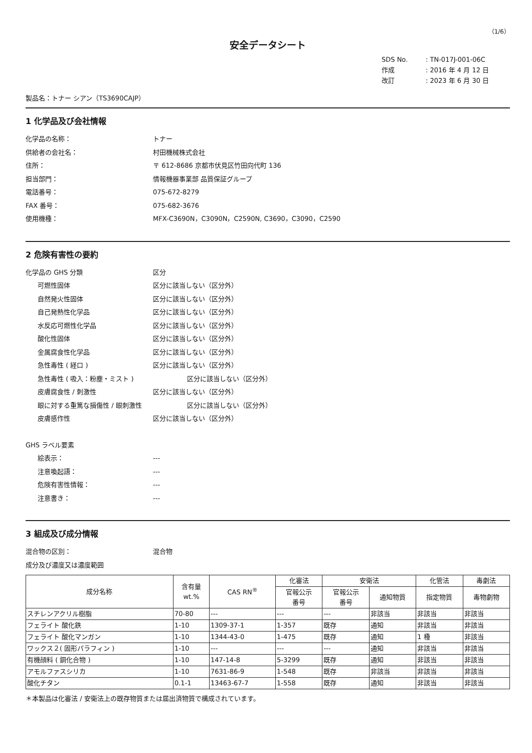（1/6）
安全データシート
SDS No.: TN-017J-001-06C
作成: 2016 年 4 月 12 日
改訂: 2023 年 6 月 30 日
製品名：トナー シアン（TS3690CAJP）
1 化学品及び会社情報
化学品の名称： トナー
供給者の会社名： 村田機械株式会社
住所： 〒 612-8686 京都市伏見区竹田向代町 136
担当部門： 情報機器事業部 品質保証グループ
電話番号： 075-672-8279
FAX 番号： 075-682-3676
使用機種： MFX-C3690N，C3090N，C2590N, C3690，C3090，C2590
2 危険有害性の要約
化学品の GHS 分類 区分
可燃性固体 区分に該当しない（区分外）
自然発火性固体 区分に該当しない（区分外）
自己発熱性化学品 区分に該当しない（区分外）
水反応可燃性化学品 区分に該当しない（区分外）
酸化性固体 区分に該当しない（区分外）
金属腐食性化学品 区分に該当しない（区分外）
急性毒性 ( 経口 ) 区分に該当しない（区分外）
急性毒性 ( 吸入：粉塵・ミスト ) 区分に該当しない（区分外）
皮膚腐食性 / 刺激性 区分に該当しない（区分外）
眼に対する重篤な損傷性 / 眼刺激性 区分に該当しない（区分外）
皮膚感作性 区分に該当しない（区分外）
GHS ラベル要素
絵表示： ---
注意喚起語： ---
危険有害性情報： ---
注意書き： ---
3 組成及び成分情報
混合物の区別： 混合物
成分及び濃度又は濃度範囲
| 成分名称 | 含有量 wt.% | CAS RN<sup>®</sup> | 化審法 | 安衛法 | | 化管法 | 毒劇法 |
| --- | --- | --- | --- | --- | --- | --- | --- |
| | | | 官報公示 番号 | 官報公示 番号 | 通知物質 | 指定物質 | 毒物劇物 |
| スチレンアクリル樹脂 | 70-80 | --- | --- | --- | 非該当 | 非該当 | 非該当 |
| フェライト 酸化鉄 | 1-10 | 1309-37-1 | 1-357 | 既存 | 通知 | 非該当 | 非該当 |
| フェライト 酸化マンガン | 1-10 | 1344-43-0 | 1-475 | 既存 | 通知 | 1 種 | 非該当 |
| ワックス２( 固形パラフィン ) | 1-10 | --- | --- | --- | 通知 | 非該当 | 非該当 |
| 有機顔料 ( 銅化合物 ) | 1-10 | 147-14-8 | 5-3299 | 既存 | 通知 | 非該当 | 非該当 |
| アモルファスシリカ | 1-10 | 7631-86-9 | 1-548 | 既存 | 非該当 | 非該当 | 非該当 |
| 酸化チタン | 0.1-1 | 13463-67-7 | 1-558 | 既存 | 通知 | 非該当 | 非該当 |
＊本製品は化審法 / 安衛法上の既存物質または届出済物質で構成されています。